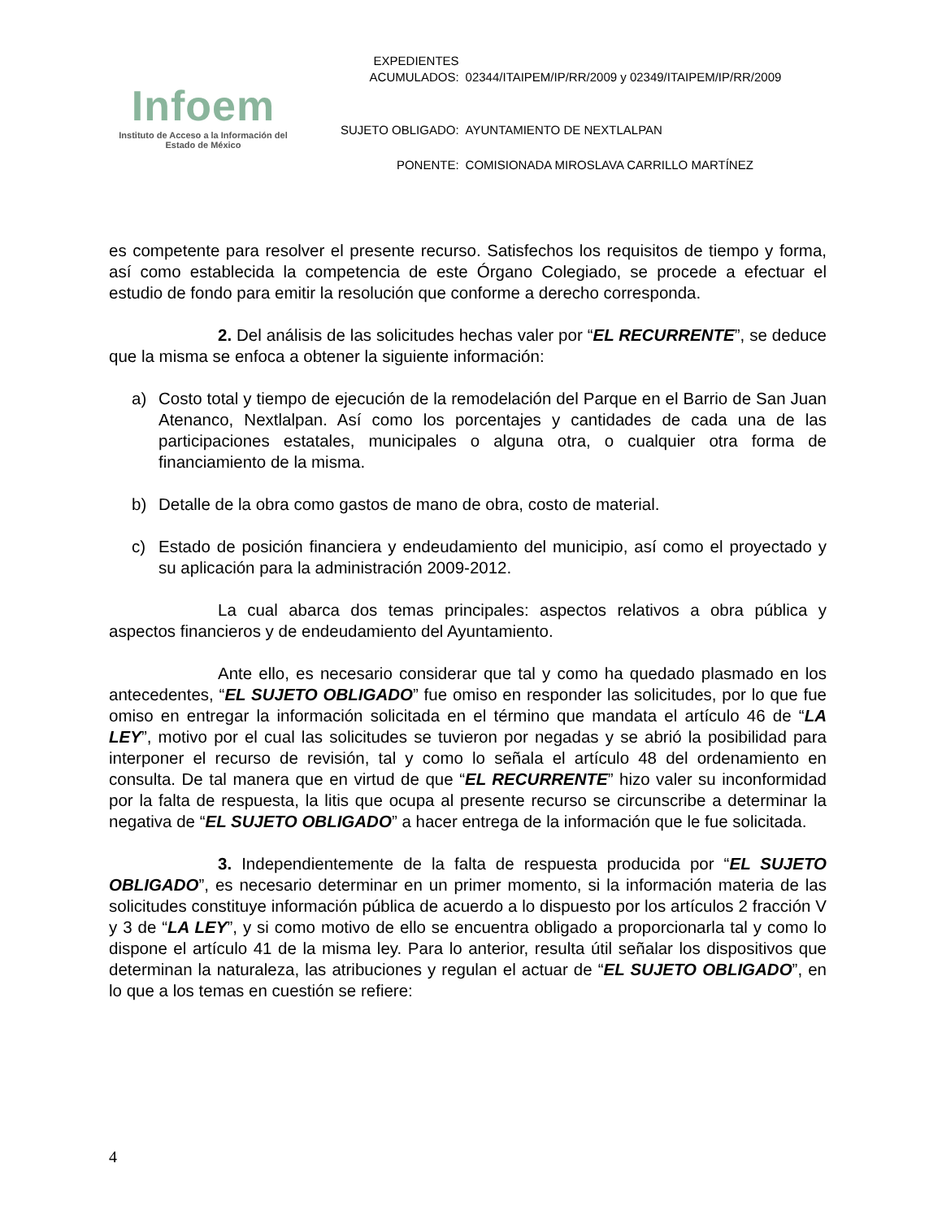Infoem
Instituto de Acceso a la Información del
Estado de México
| EXPEDIENTES ACUMULADOS: | 02344/ITAIPEM/IP/RR/2009 y 02349/ITAIPEM/IP/RR/2009 |
| SUJETO OBLIGADO: | AYUNTAMIENTO DE NEXTLALPAN |
| PONENTE: | COMISIONADA MIROSLAVA CARRILLO MARTÍNEZ |
es competente para resolver el presente recurso. Satisfechos los requisitos de tiempo y forma, así como establecida la competencia de este Órgano Colegiado, se procede a efectuar el estudio de fondo para emitir la resolución que conforme a derecho corresponda.
2. Del análisis de las solicitudes hechas valer por “EL RECURRENTE”, se deduce que la misma se enfoca a obtener la siguiente información:
a) Costo total y tiempo de ejecución de la remodelación del Parque en el Barrio de San Juan Atenanco, Nextlalpan. Así como los porcentajes y cantidades de cada una de las participaciones estatales, municipales o alguna otra, o cualquier otra forma de financiamiento de la misma.
b) Detalle de la obra como gastos de mano de obra, costo de material.
c) Estado de posición financiera y endeudamiento del municipio, así como el proyectado y su aplicación para la administración 2009-2012.
La cual abarca dos temas principales: aspectos relativos a obra pública y aspectos financieros y de endeudamiento del Ayuntamiento.
Ante ello, es necesario considerar que tal y como ha quedado plasmado en los antecedentes, “EL SUJETO OBLIGADO” fue omiso en responder las solicitudes, por lo que fue omiso en entregar la información solicitada en el término que mandata el artículo 46 de “LA LEY”, motivo por el cual las solicitudes se tuvieron por negadas y se abrió la posibilidad para interponer el recurso de revisión, tal y como lo señala el artículo 48 del ordenamiento en consulta. De tal manera que en virtud de que “EL RECURRENTE” hizo valer su inconformidad por la falta de respuesta, la litis que ocupa al presente recurso se circunscribe a determinar la negativa de “EL SUJETO OBLIGADO” a hacer entrega de la información que le fue solicitada.
3. Independientemente de la falta de respuesta producida por “EL SUJETO OBLIGADO”, es necesario determinar en un primer momento, si la información materia de las solicitudes constituye información pública de acuerdo a lo dispuesto por los artículos 2 fracción V y 3 de “LA LEY”, y si como motivo de ello se encuentra obligado a proporcionarla tal y como lo dispone el artículo 41 de la misma ley. Para lo anterior, resulta útil señalar los dispositivos que determinan la naturaleza, las atribuciones y regulan el actuar de “EL SUJETO OBLIGADO”, en lo que a los temas en cuestión se refiere:
4